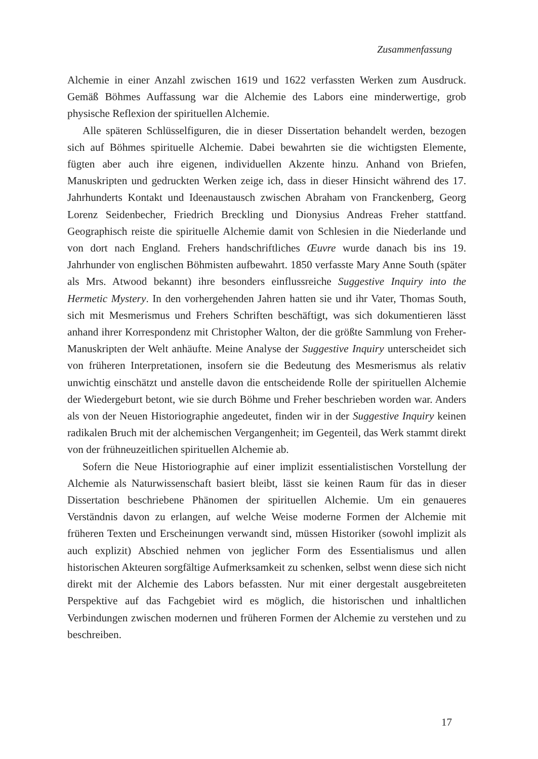Zusammenfassung
Alchemie in einer Anzahl zwischen 1619 und 1622 verfassten Werken zum Ausdruck. Gemäß Böhmes Auffassung war die Alchemie des Labors eine minderwertige, grob physische Reflexion der spirituellen Alchemie.
Alle späteren Schlüsselfiguren, die in dieser Dissertation behandelt werden, bezogen sich auf Böhmes spirituelle Alchemie. Dabei bewahrten sie die wichtigsten Elemente, fügten aber auch ihre eigenen, individuellen Akzente hinzu. Anhand von Briefen, Manuskripten und gedruckten Werken zeige ich, dass in dieser Hinsicht während des 17. Jahrhunderts Kontakt und Ideenaustausch zwischen Abraham von Franckenberg, Georg Lorenz Seidenbecher, Friedrich Breckling und Dionysius Andreas Freher stattfand. Geographisch reiste die spirituelle Alchemie damit von Schlesien in die Niederlande und von dort nach England. Frehers handschriftliches Œuvre wurde danach bis ins 19. Jahrhunder von englischen Böhmisten aufbewahrt. 1850 verfasste Mary Anne South (später als Mrs. Atwood bekannt) ihre besonders einflussreiche Suggestive Inquiry into the Hermetic Mystery. In den vorhergehenden Jahren hatten sie und ihr Vater, Thomas South, sich mit Mesmerismus und Frehers Schriften beschäftigt, was sich dokumentieren lässt anhand ihrer Korrespondenz mit Christopher Walton, der die größte Sammlung von Freher-Manuskripten der Welt anhäufte. Meine Analyse der Suggestive Inquiry unterscheidet sich von früheren Interpretationen, insofern sie die Bedeutung des Mesmerismus als relativ unwichtig einschätzt und anstelle davon die entscheidende Rolle der spirituellen Alchemie der Wiedergeburt betont, wie sie durch Böhme und Freher beschrieben worden war. Anders als von der Neuen Historiographie angedeutet, finden wir in der Suggestive Inquiry keinen radikalen Bruch mit der alchemischen Vergangenheit; im Gegenteil, das Werk stammt direkt von der frühneuzeitlichen spirituellen Alchemie ab.
Sofern die Neue Historiographie auf einer implizit essentialistischen Vorstellung der Alchemie als Naturwissenschaft basiert bleibt, lässt sie keinen Raum für das in dieser Dissertation beschriebene Phänomen der spirituellen Alchemie. Um ein genaueres Verständnis davon zu erlangen, auf welche Weise moderne Formen der Alchemie mit früheren Texten und Erscheinungen verwandt sind, müssen Historiker (sowohl implizit als auch explizit) Abschied nehmen von jeglicher Form des Essentialismus und allen historischen Akteuren sorgfältige Aufmerksamkeit zu schenken, selbst wenn diese sich nicht direkt mit der Alchemie des Labors befassten. Nur mit einer dergestalt ausgebreiteten Perspektive auf das Fachgebiet wird es möglich, die historischen und inhaltlichen Verbindungen zwischen modernen und früheren Formen der Alchemie zu verstehen und zu beschreiben.
17